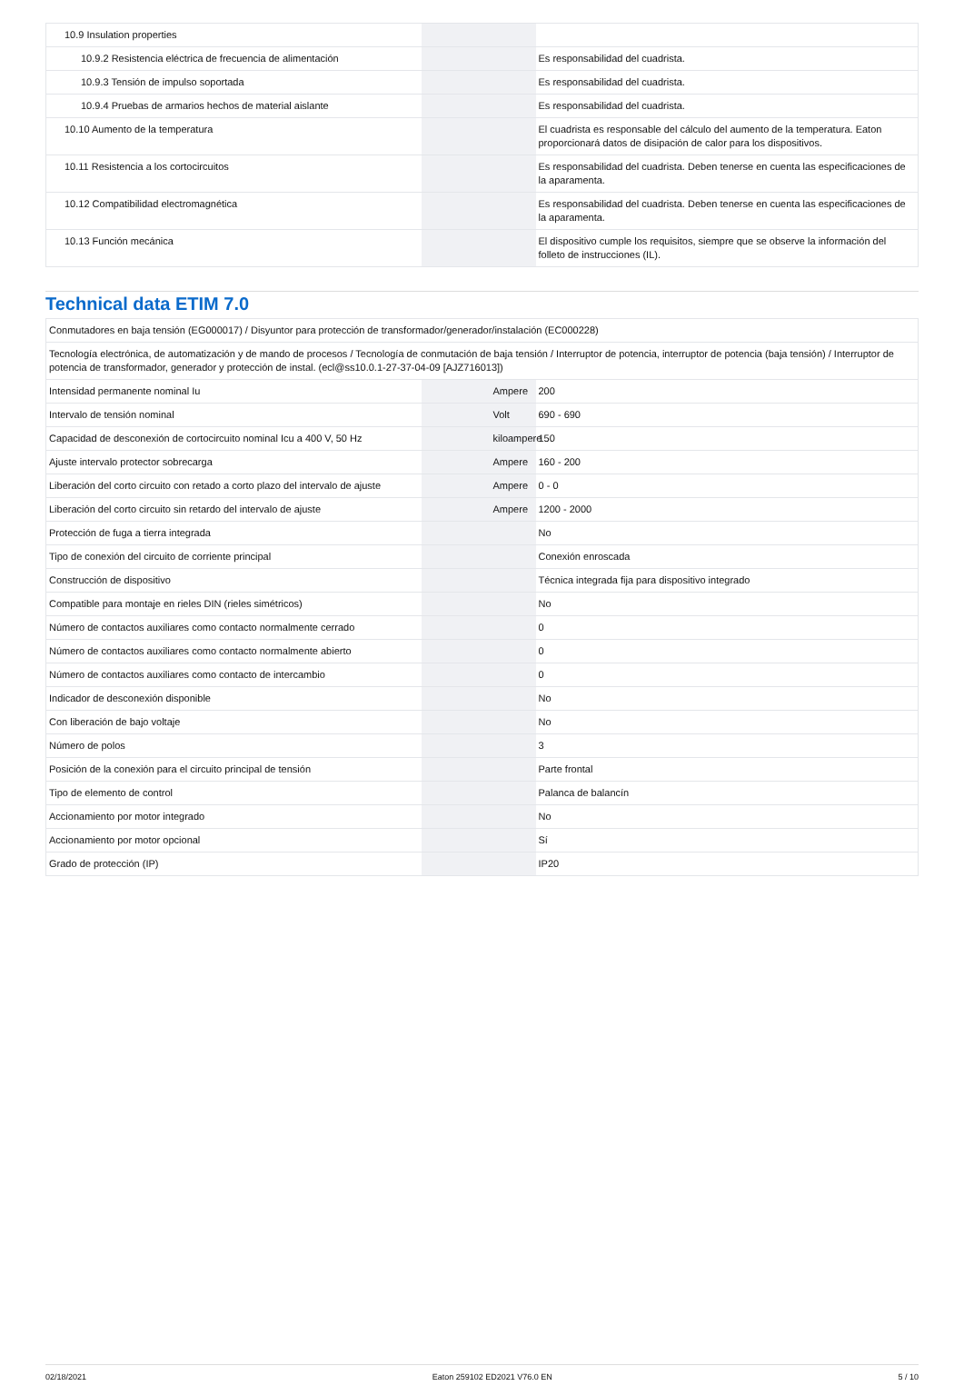| 10.9 Insulation properties | | | |
| 10.9.2 Resistencia eléctrica de frecuencia de alimentación | | | Es responsabilidad del cuadrista. |
| 10.9.3 Tensión de impulso soportada | | | Es responsabilidad del cuadrista. |
| 10.9.4 Pruebas de armarios hechos de material aislante | | | Es responsabilidad del cuadrista. |
| 10.10 Aumento de la temperatura | | | El cuadrista es responsable del cálculo del aumento de la temperatura. Eaton proporcionará datos de disipación de calor para los dispositivos. |
| 10.11 Resistencia a los cortocircuitos | | | Es responsabilidad del cuadrista. Deben tenerse en cuenta las especificaciones de la aparamenta. |
| 10.12 Compatibilidad electromagnética | | | Es responsabilidad del cuadrista. Deben tenerse en cuenta las especificaciones de la aparamenta. |
| 10.13 Función mecánica | | | El dispositivo cumple los requisitos, siempre que se observe la información del folleto de instrucciones (IL). |
Technical data ETIM 7.0
| Conmutadores en baja tensión (EG000017) / Disyuntor para protección de transformador/generador/instalación (EC000228) | | | |
| Tecnología electrónica, de automatización y de mando de procesos / Tecnología de conmutación de baja tensión / Interruptor de potencia, interruptor de potencia (baja tensión) / Interruptor de potencia de transformador, generador y protección de instal. (ecl@ss10.0.1-27-37-04-09 [AJZ716013]) | | | |
| Intensidad permanente nominal Iu | | Ampere | 200 |
| Intervalo de tensión nominal | | Volt | 690 - 690 |
| Capacidad de desconexión de cortocircuito nominal Icu a 400 V, 50 Hz | | kiloampere | 150 |
| Ajuste intervalo protector sobrecarga | | Ampere | 160 - 200 |
| Liberación del corto circuito con retado a corto plazo del intervalo de ajuste | | Ampere | 0 - 0 |
| Liberación del corto circuito sin retardo del intervalo de ajuste | | Ampere | 1200 - 2000 |
| Protección de fuga a tierra integrada | | | No |
| Tipo de conexión del circuito de corriente principal | | | Conexión enroscada |
| Construcción de dispositivo | | | Técnica integrada fija para dispositivo integrado |
| Compatible para montaje en rieles DIN (rieles simétricos) | | | No |
| Número de contactos auxiliares como contacto normalmente cerrado | | | 0 |
| Número de contactos auxiliares como contacto normalmente abierto | | | 0 |
| Número de contactos auxiliares como contacto de intercambio | | | 0 |
| Indicador de desconexión disponible | | | No |
| Con liberación de bajo voltaje | | | No |
| Número de polos | | | 3 |
| Posición de la conexión para el circuito principal de tensión | | | Parte frontal |
| Tipo de elemento de control | | | Palanca de balancín |
| Accionamiento por motor integrado | | | No |
| Accionamiento por motor opcional | | | Sí |
| Grado de protección (IP) | | | IP20 |
02/18/2021 Eaton 259102 ED2021 V76.0 EN 5 / 10